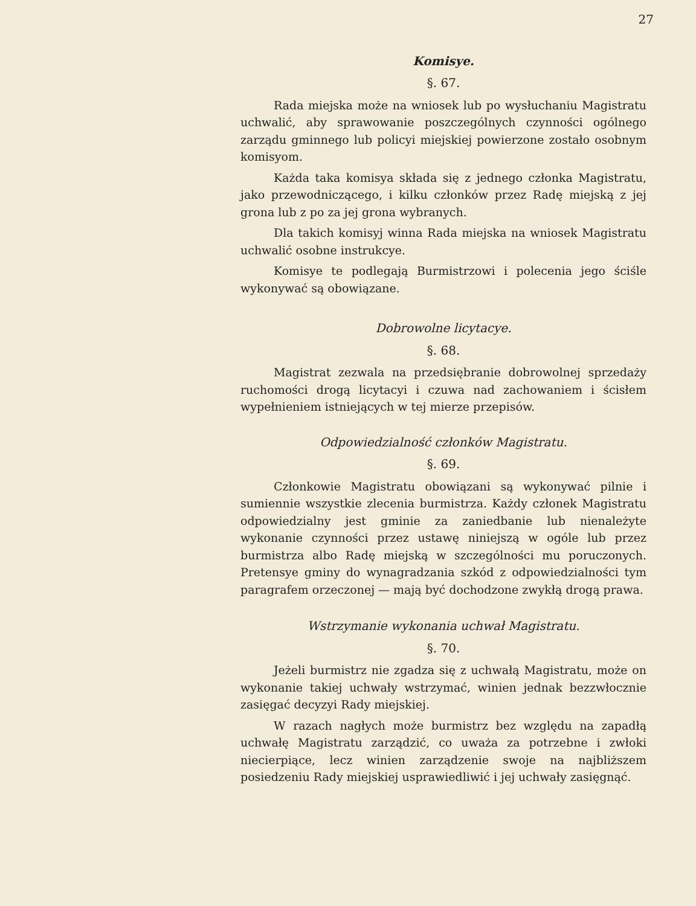27
Komisye.
§. 67.
Rada miejska może na wniosek lub po wysłuchaniu Magistratu uchwalić, aby sprawowanie poszczególnych czynności ogólnego zarządu gminnego lub policyi miejskiej powierzone zostało osobnym komisyom.
Każda taka komisya składa się z jednego członka Magistratu, jako przewodniczącego, i kilku członków przez Radę miejską z jej grona lub z po za jej grona wybranych.
Dla takich komisyj winna Rada miejska na wniosek Magistratu uchwalić osobne instrukcye.
Komisye te podlegają Burmistrzowi i polecenia jego ściśle wykonywać są obowiązane.
Dobrowolne licytacye.
§. 68.
Magistrat zezwala na przedsiębranie dobrowolnej sprzedaży ruchomości drogą licytacyi i czuwa nad zachowaniem i ścisłem wypełnieniem istniejących w tej mierze przepisów.
Odpowiedzialność członków Magistratu.
§. 69.
Członkowie Magistratu obowiązani są wykonywać pilnie i sumiennie wszystkie zlecenia burmistrza. Każdy członek Magistratu odpowiedzialny jest gminie za zaniedbanie lub nienależyte wykonanie czynności przez ustawę niniejszą w ogóle lub przez burmistrza albo Radę miejską w szczególności mu poruczonych. Pretensye gminy do wynagradzania szkód z odpowiedzialności tym paragrafem orzeczonej — mają być dochodzone zwykłą drogą prawa.
Wstrzymanie wykonania uchwał Magistratu.
§. 70.
Jeżeli burmistrz nie zgadza się z uchwałą Magistratu, może on wykonanie takiej uchwały wstrzymać, winien jednak bezzwłocznie zasięgać decyzyi Rady miejskiej.
W razach nagłych może burmistrz bez względu na zapadłą uchwałę Magistratu zarządzić, co uważa za potrzebne i zwłoki niecierpiące, lecz winien zarządzenie swoje na najbliższem posiedzeniu Rady miejskiej usprawiedliwić i jej uchwały zasięgnąć.